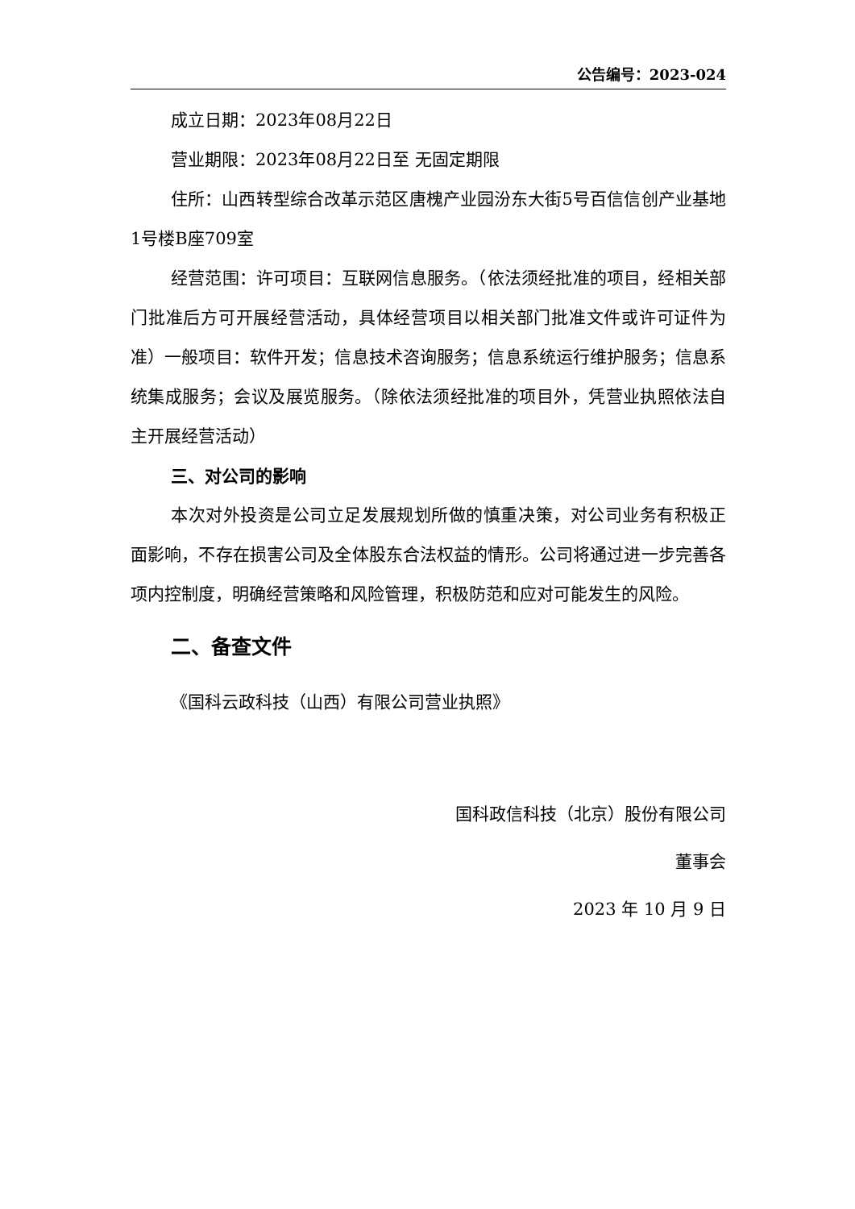公告编号：2023-024
成立日期：2023年08月22日
营业期限：2023年08月22日至 无固定期限
住所：山西转型综合改革示范区唐槐产业园汾东大街5号百信信创产业基地1号楼B座709室
经营范围：许可项目：互联网信息服务。（依法须经批准的项目，经相关部门批准后方可开展经营活动，具体经营项目以相关部门批准文件或许可证件为准）一般项目：软件开发；信息技术咨询服务；信息系统运行维护服务；信息系统集成服务；会议及展览服务。（除依法须经批准的项目外，凭营业执照依法自主开展经营活动）
三、对公司的影响
本次对外投资是公司立足发展规划所做的慎重决策，对公司业务有积极正面影响，不存在损害公司及全体股东合法权益的情形。公司将通过进一步完善各项内控制度，明确经营策略和风险管理，积极防范和应对可能发生的风险。
二、备查文件
《国科云政科技（山西）有限公司营业执照》
国科政信科技（北京）股份有限公司
董事会
2023 年 10 月 9 日